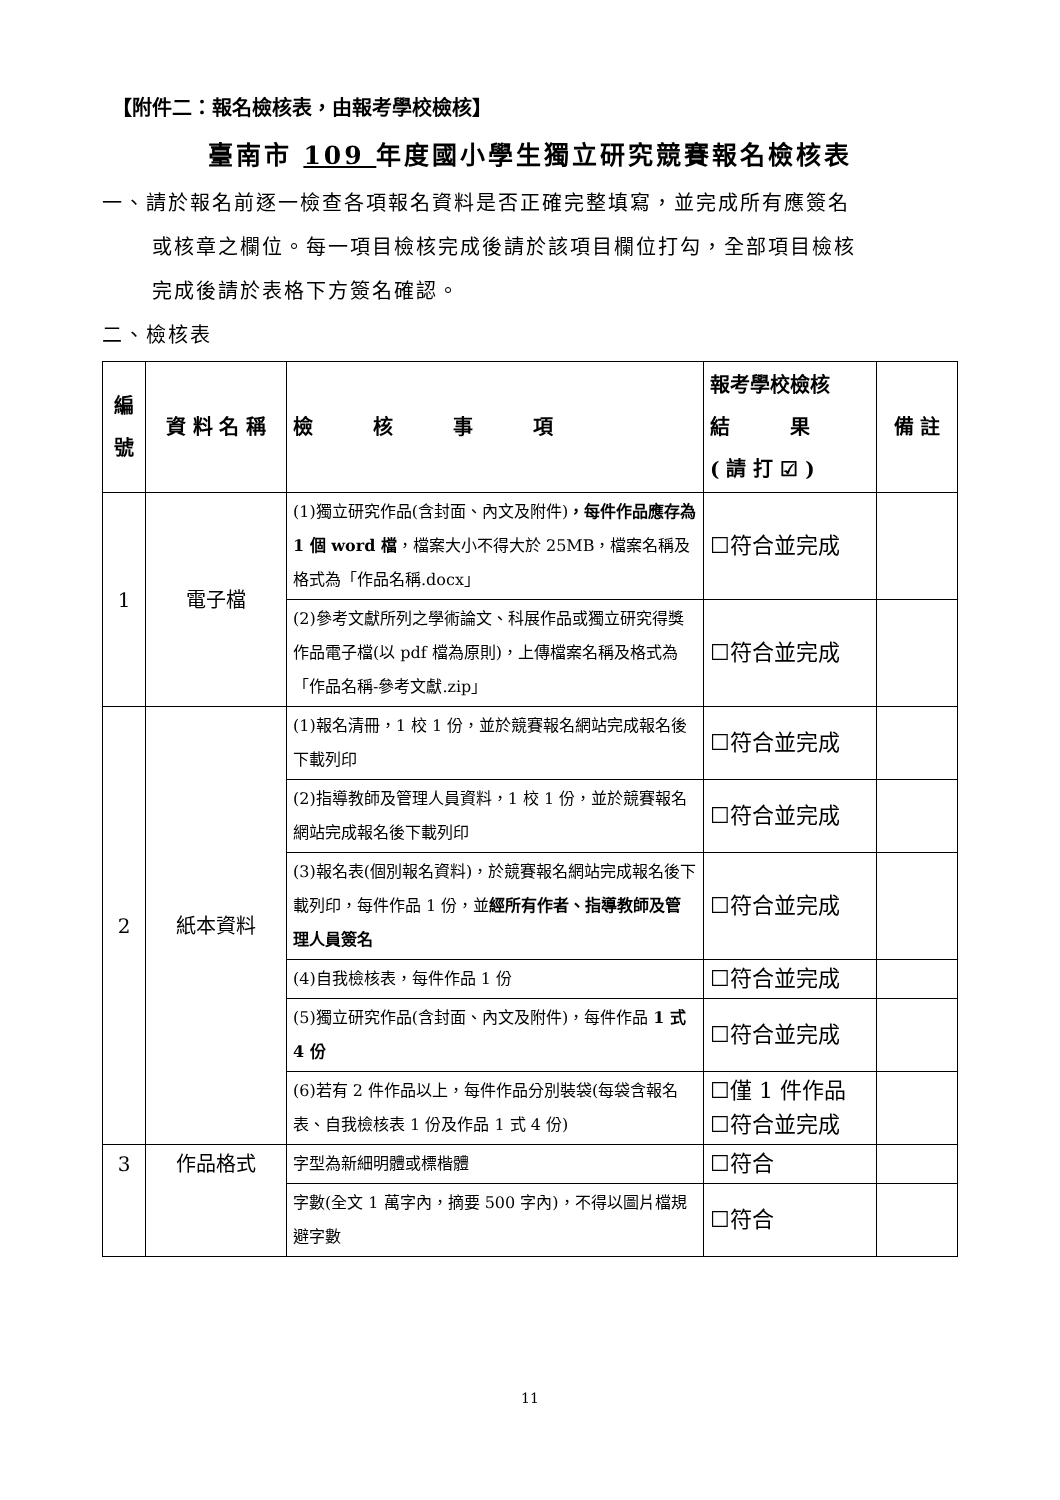【附件二：報名檢核表，由報考學校檢核】
臺南市 109 年度國小學生獨立研究競賽報名檢核表
一、請於報名前逐一檢查各項報名資料是否正確完整填寫，並完成所有應簽名
或核章之欄位。每一項目檢核完成後請於該項目欄位打勾，全部項目檢核
完成後請於表格下方簽名確認。
二、檢核表
| 編 號 | 資 料 名 稱 | 檢 核 事 項 | 報考學校檢核 結 果 ( 請 打 ☑ ) | 備 註 |
| --- | --- | --- | --- | --- |
| 1 | 電子檔 | (1)獨立研究作品(含封面、內文及附件) ，每件作品應存為 1 個 word 檔 ，檔案大小不得大於 25MB，檔案名稱及格式為「作品名稱.docx」 | ☐符合並完成 | |
| | | (2)參考文獻所列之學術論文、科展作品或獨立研究得獎作品電子檔(以 pdf 檔為原則)，上傳檔案名稱及格式為「作品名稱-參考文獻.zip」 | ☐符合並完成 | |
| 2 | 紙本資料 | (1)報名清冊，1 校 1 份，並於競賽報名網站完成報名後下載列印 | ☐符合並完成 | |
| | | (2)指導教師及管理人員資料，1 校 1 份，並於競賽報名網站完成報名後下載列印 | ☐符合並完成 | |
| | | (3)報名表(個別報名資料)，於競賽報名網站完成報名後下載列印，每件作品 1 份，並 經所有作者、指導教師及管理人員簽名 | ☐符合並完成 | |
| | | (4)自我檢核表，每件作品 1 份 | ☐符合並完成 | |
| | | (5)獨立研究作品(含封面、內文及附件)，每件作品 1 式 4 份 | ☐符合並完成 | |
| | | (6)若有 2 件作品以上，每件作品分別裝袋(每袋含報名表、自我檢核表 1 份及作品 1 式 4 份) | ☐僅 1 件作品 ☐符合並完成 | |
| 3 | 作品格式 | 字型為新細明體或標楷體 | ☐符合 | |
| | | 字數(全文 1 萬字內，摘要 500 字內)，不得以圖片檔規避字數 | ☐符合 | |
11